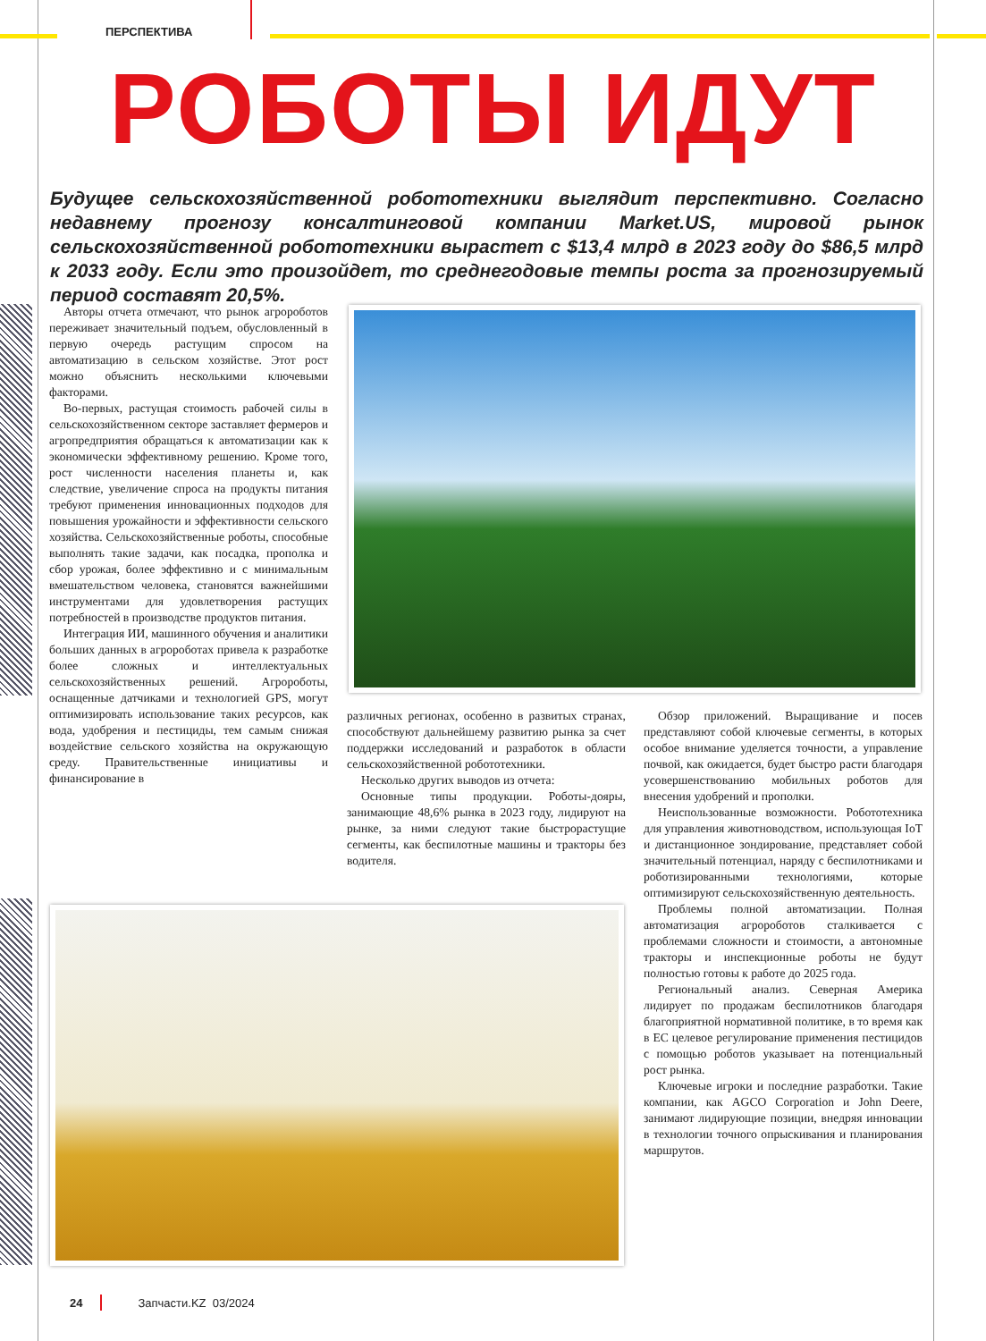ПЕРСПЕКТИВА
РОБОТЫ ИДУТ
Будущее сельскохозяйственной робототехники выглядит перспективно. Согласно недавнему прогнозу консалтинговой компании Market.US, мировой рынок сельскохозяйственной робототехники вырастет с $13,4 млрд в 2023 году до $86,5 млрд к 2033 году. Если это произойдет, то среднегодовые темпы роста за прогнозируемый период составят 20,5%.
Авторы отчета отмечают, что рынок агророботов переживает значительный подъем, обусловленный в первую очередь растущим спросом на автоматизацию в сельском хозяйстве. Этот рост можно объяснить несколькими ключевыми факторами.
Во-первых, растущая стоимость рабочей силы в сельскохозяйственном секторе заставляет фермеров и агропредприятия обращаться к автоматизации как к экономически эффективному решению. Кроме того, рост численности населения планеты и, как следствие, увеличение спроса на продукты питания требуют применения инновационных подходов для повышения урожайности и эффективности сельского хозяйства. Сельскохозяйственные роботы, способные выполнять такие задачи, как посадка, прополка и сбор урожая, более эффективно и с минимальным вмешательством человека, становятся важнейшими инструментами для удовлетворения растущих потребностей в производстве продуктов питания.
Интеграция ИИ, машинного обучения и аналитики больших данных в агророботах привела к разработке более сложных и интеллектуальных сельскохозяйственных решений. Агророботы, оснащенные датчиками и технологией GPS, могут оптимизировать использование таких ресурсов, как вода, удобрения и пестициды, тем самым снижая воздействие сельского хозяйства на окружающую среду. Правительственные инициативы и финансирование в
различных регионах, особенно в развитых странах, способствуют дальнейшему развитию рынка за счет поддержки исследований и разработок в области сельскохозяйственной робототехники.
Несколько других выводов из отчета:
Основные типы продукции. Роботы-доя­ры, занимающие 48,6% рынка в 2023 году, лидируют на рынке, за ними следуют такие быстрорастущие сегменты, как беспилотные машины и тракторы без водителя.
Обзор приложений. Выращивание и посев представляют собой ключевые сегменты, в которых особое внимание уделяется точности, а управление почвой, как ожидается, будет быстро расти благодаря усовершенствованию мобильных роботов для внесения удобрений и прополки.
Неиспользованные возможности. Робототехника для управления животноводством, использующая IoT и дистанционное зондирование, представляет собой значительный потенциал, наряду с беспилотниками и роботизированными технологиями, которые оптимизируют сельскохозяйственную деятельность.
Проблемы полной автоматизации. Полная автоматизация агророботов сталкивается с проблемами сложности и стоимости, а автономные тракторы и инспекционные роботы не будут полностью готовы к работе до 2025 года.
Региональный анализ. Северная Америка лидирует по продажам беспилотников благодаря благоприятной нормативной политике, в то время как в ЕС целевое регулирование применения пестицидов с помощью роботов указывает на потенциальный рост рынка.
Ключевые игроки и последние разработки. Такие компании, как AGCO Corporation и John Deere, занимают лидирующие позиции, внедряя инновации в технологии точного опрыскивания и планирования маршрутов.
24 Запчасти.KZ 03/2024